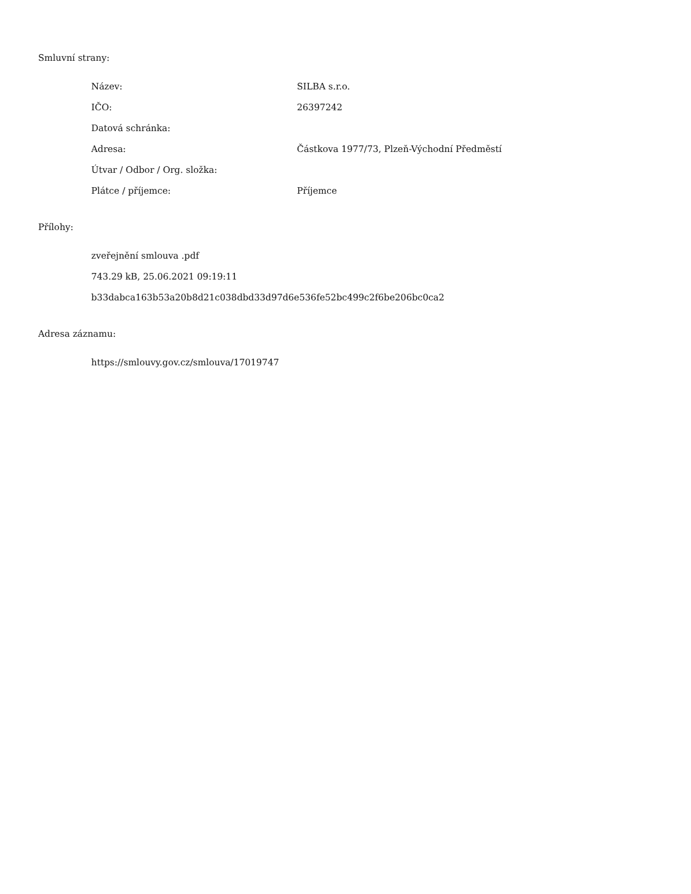Smluvní strany:
| Název: | SILBA s.r.o. |
| IČO: | 26397242 |
| Datová schránka: | |
| Adresa: | Částkova 1977/73, Plzeň-Východní Předměstí |
| Útvar / Odbor / Org. složka: | |
| Plátce / příjemce: | Příjemce |
Přílohy:
zveřejnění smlouva .pdf
743.29 kB, 25.06.2021 09:19:11
b33dabca163b53a20b8d21c038dbd33d97d6e536fe52bc499c2f6be206bc0ca2
Adresa záznamu:
https://smlouvy.gov.cz/smlouva/17019747